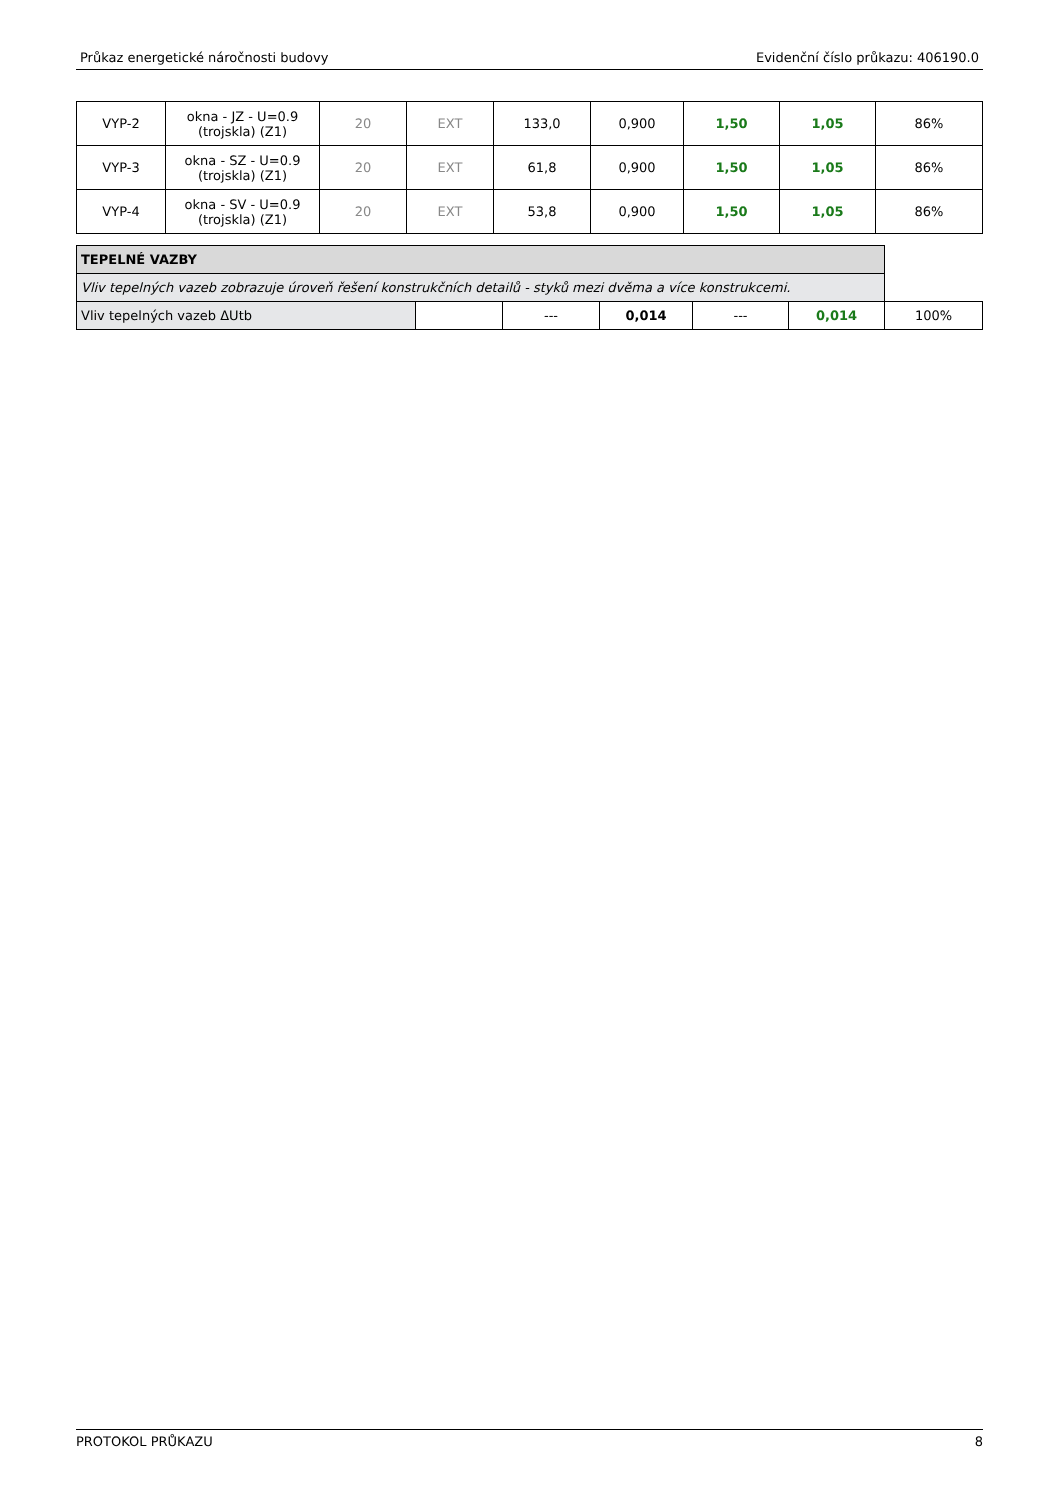Průkaz energetické náročnosti budovy Evidenční číslo průkazu: 406190.0
| VYP-2 | okna - JZ - U=0.9 (trojskla) (Z1) | 20 | EXT | 133,0 | 0,900 | 1,50 | 1,05 | 86% |
| VYP-3 | okna - SZ - U=0.9 (trojskla) (Z1) | 20 | EXT | 61,8 | 0,900 | 1,50 | 1,05 | 86% |
| VYP-4 | okna - SV - U=0.9 (trojskla) (Z1) | 20 | EXT | 53,8 | 0,900 | 1,50 | 1,05 | 86% |
| TEPELNÉ VAZBY | | | | | | |
| Vliv tepelných vazeb zobrazuje úroveň řešení konstrukčních detailů - styků mezi dvěma a více konstrukcemi. | | | | | | |
| Vliv tepelných vazeb ΔUtb | | --- | 0,014 | --- | 0,014 | 100% |
PROTOKOL PRŮKAZU 8